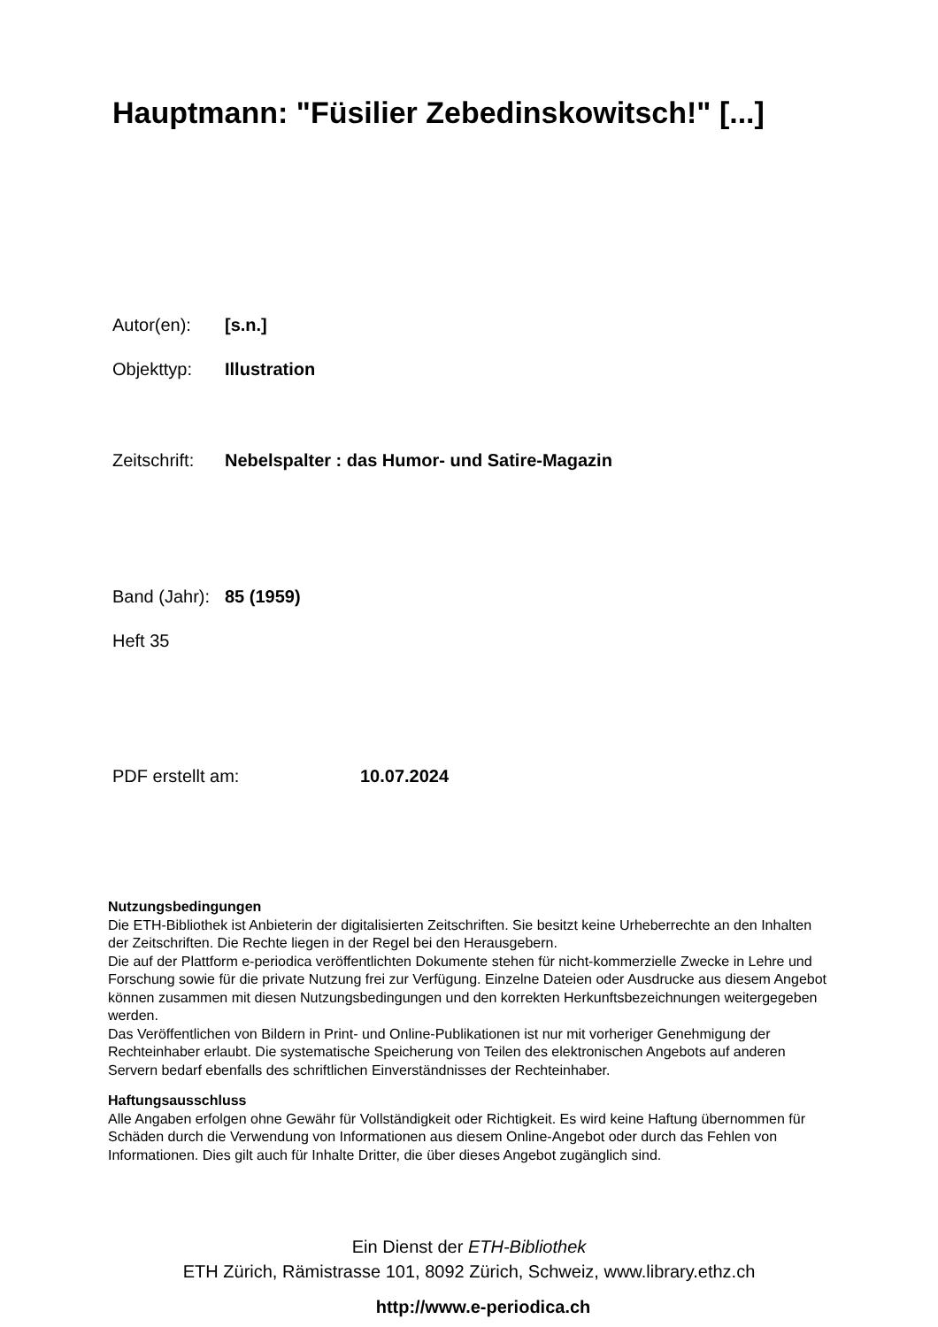Hauptmann: "Füsilier Zebedinskowitsch!" [...]
Autor(en): [s.n.]
Objekttyp: Illustration
Zeitschrift: Nebelspalter : das Humor- und Satire-Magazin
Band (Jahr): 85 (1959)
Heft 35
PDF erstellt am: 10.07.2024
Nutzungsbedingungen
Die ETH-Bibliothek ist Anbieterin der digitalisierten Zeitschriften. Sie besitzt keine Urheberrechte an den Inhalten der Zeitschriften. Die Rechte liegen in der Regel bei den Herausgebern.
Die auf der Plattform e-periodica veröffentlichten Dokumente stehen für nicht-kommerzielle Zwecke in Lehre und Forschung sowie für die private Nutzung frei zur Verfügung. Einzelne Dateien oder Ausdrucke aus diesem Angebot können zusammen mit diesen Nutzungsbedingungen und den korrekten Herkunftsbezeichnungen weitergegeben werden.
Das Veröffentlichen von Bildern in Print- und Online-Publikationen ist nur mit vorheriger Genehmigung der Rechteinhaber erlaubt. Die systematische Speicherung von Teilen des elektronischen Angebots auf anderen Servern bedarf ebenfalls des schriftlichen Einverständnisses der Rechteinhaber.
Haftungsausschluss
Alle Angaben erfolgen ohne Gewähr für Vollständigkeit oder Richtigkeit. Es wird keine Haftung übernommen für Schäden durch die Verwendung von Informationen aus diesem Online-Angebot oder durch das Fehlen von Informationen. Dies gilt auch für Inhalte Dritter, die über dieses Angebot zugänglich sind.
Ein Dienst der ETH-Bibliothek
ETH Zürich, Rämistrasse 101, 8092 Zürich, Schweiz, www.library.ethz.ch
http://www.e-periodica.ch